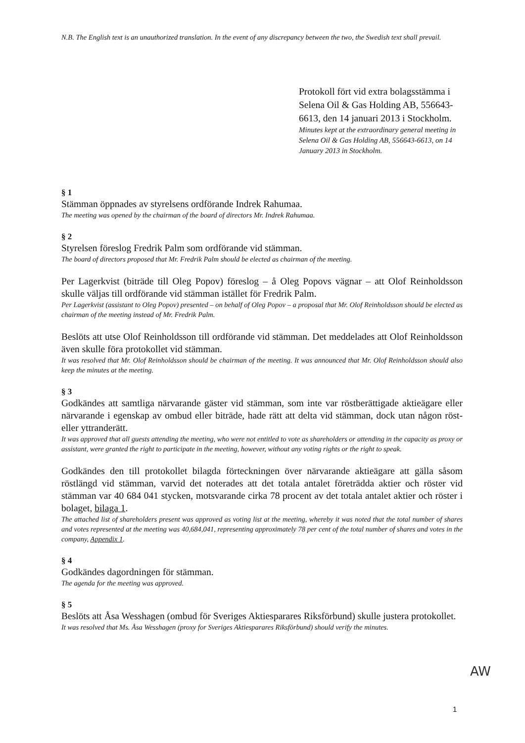N.B. The English text is an unauthorized translation. In the event of any discrepancy between the two, the Swedish text shall prevail.
Protokoll fört vid extra bolagsstämma i Selena Oil & Gas Holding AB, 556643-6613, den 14 januari 2013 i Stockholm.
Minutes kept at the extraordinary general meeting in Selena Oil & Gas Holding AB, 556643-6613, on 14 January 2013 in Stockholm.
§ 1
Stämman öppnades av styrelsens ordförande Indrek Rahumaa.
The meeting was opened by the chairman of the board of directors Mr. Indrek Rahumaa.
§ 2
Styrelsen föreslog Fredrik Palm som ordförande vid stämman.
The board of directors proposed that Mr. Fredrik Palm should be elected as chairman of the meeting.
Per Lagerkvist (biträde till Oleg Popov) föreslog – å Oleg Popovs vägnar – att Olof Reinholdsson skulle väljas till ordförande vid stämman istället för Fredrik Palm.
Per Lagerkvist (assistant to Oleg Popov) presented – on behalf of Oleg Popov – a proposal that Mr. Olof Reinholdsson should be elected as chairman of the meeting instead of Mr. Fredrik Palm.
Beslöts att utse Olof Reinholdsson till ordförande vid stämman. Det meddelades att Olof Reinholdsson även skulle föra protokollet vid stämman.
It was resolved that Mr. Olof Reinholdsson should be chairman of the meeting. It was announced that Mr. Olof Reinholdsson should also keep the minutes at the meeting.
§ 3
Godkändes att samtliga närvarande gäster vid stämman, som inte var röstberättigade aktieägare eller närvarande i egenskap av ombud eller biträde, hade rätt att delta vid stämman, dock utan någon röst- eller yttranderätt.
It was approved that all guests attending the meeting, who were not entitled to vote as shareholders or attending in the capacity as proxy or assistant, were granted the right to participate in the meeting, however, without any voting rights or the right to speak.
Godkändes den till protokollet bilagda förteckningen över närvarande aktieägare att gälla såsom röstlängd vid stämman, varvid det noterades att det totala antalet företrädda aktier och röster vid stämman var 40 684 041 stycken, motsvarande cirka 78 procent av det totala antalet aktier och röster i bolaget, bilaga 1.
The attached list of shareholders present was approved as voting list at the meeting, whereby it was noted that the total number of shares and votes represented at the meeting was 40,684,041, representing approximately 78 per cent of the total number of shares and votes in the company, Appendix 1.
§ 4
Godkändes dagordningen för stämman.
The agenda for the meeting was approved.
§ 5
Beslöts att Åsa Wesshagen (ombud för Sveriges Aktiesparares Riksförbund) skulle justera protokollet.
It was resolved that Ms. Åsa Wesshagen (proxy for Sveriges Aktiesparares Riksförbund) should verify the minutes.
AW
1